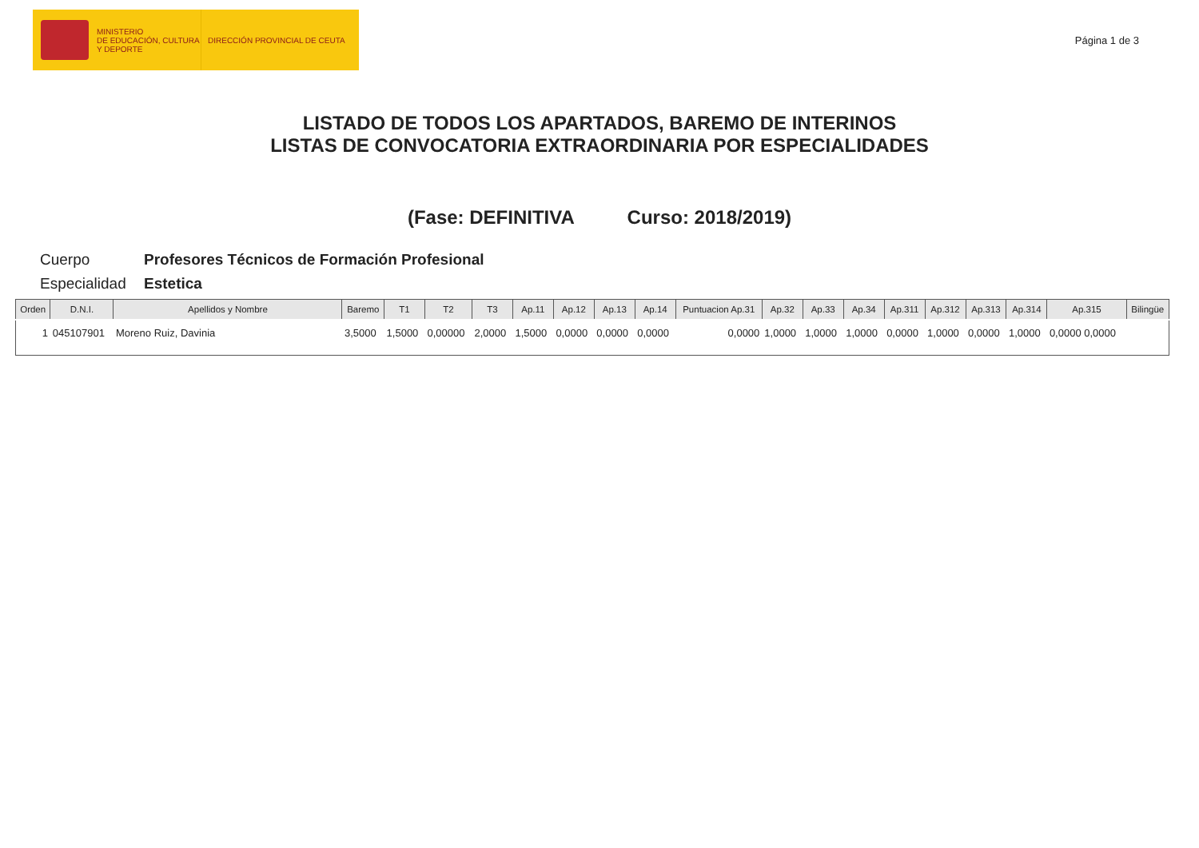MINISTERIO
DE EDUCACIÓN, CULTURA
Y DEPORTE
DIRECCIÓN PROVINCIAL DE CEUTA
Página 1 de 3
LISTADO DE TODOS LOS APARTADOS, BAREMO DE INTERINOS
LISTAS DE CONVOCATORIA EXTRAORDINARIA POR ESPECIALIDADES
(Fase: DEFINITIVA Curso: 2018/2019)
Cuerpo Profesores Técnicos de Formación Profesional
Especialidad Estetica
| Orden | D.N.I. | Apellidos y Nombre | Baremo | T1 | T2 | T3 | Ap.11 | Ap.12 | Ap.13 | Ap.14 | Puntuacion Ap.31 | Ap.32 | Ap.33 | Ap.34 | Ap.311 | Ap.312 | Ap.313 | Ap.314 | Ap.315 | Bilingüe |
| --- | --- | --- | --- | --- | --- | --- | --- | --- | --- | --- | --- | --- | --- | --- | --- | --- | --- | --- | --- | --- |
| 1 | 045107901 | Moreno Ruiz, Davinia | 3,5000 | 1,5000 | 0,00000 | 2,0000 | 1,5000 | 0,0000 | 0,0000 | 0,0000 | 0,0000 | 1,0000 | 1,0000 | 1,0000 | 0,0000 | 1,0000 | 0,0000 | 1,0000 | 0,0000 0,0000 | |